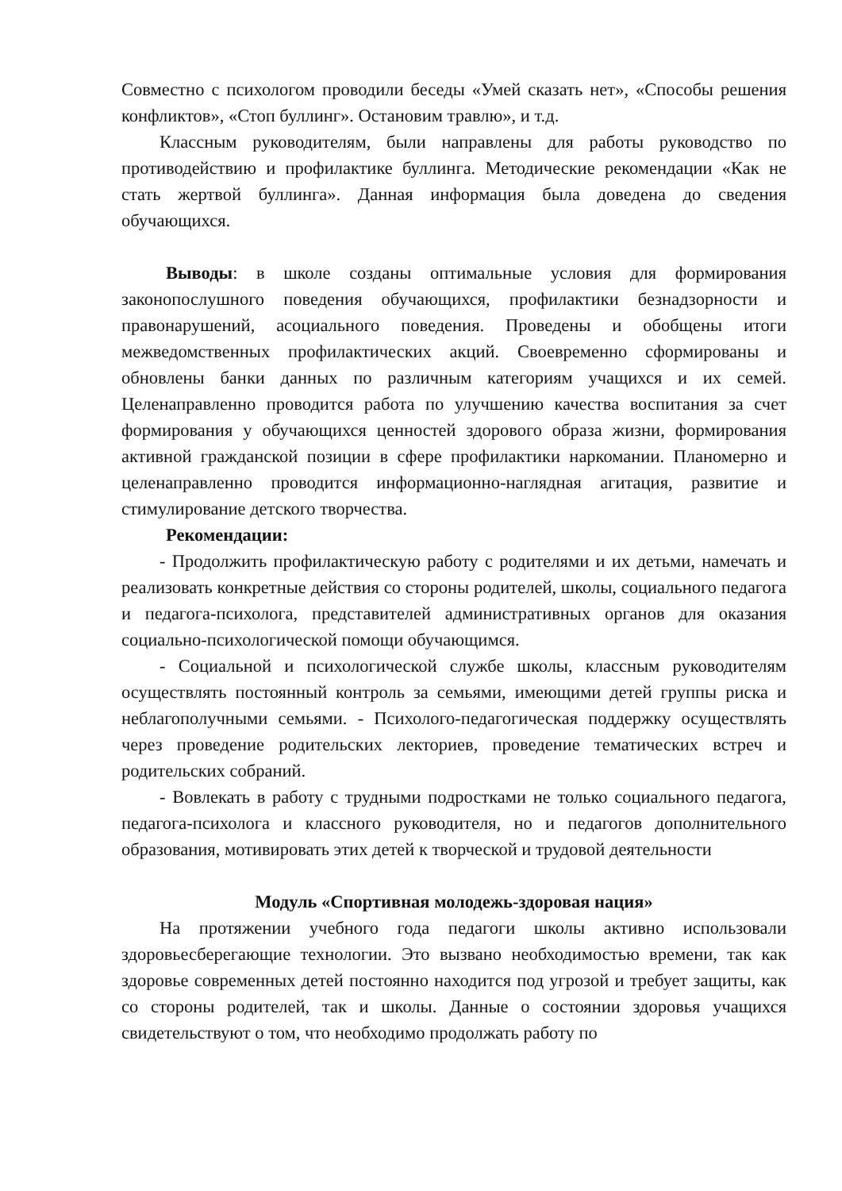Совместно с психологом проводили беседы «Умей сказать нет», «Способы решения конфликтов», «Стоп буллинг». Остановим травлю», и т.д.
Классным руководителям, были направлены для работы руководство по противодействию и профилактике буллинга. Методические рекомендации «Как не стать жертвой буллинга». Данная информация была доведена до сведения обучающихся.
Выводы: в школе созданы оптимальные условия для формирования законопослушного поведения обучающихся, профилактики безнадзорности и правонарушений, асоциального поведения. Проведены и обобщены итоги межведомственных профилактических акций. Своевременно сформированы и обновлены банки данных по различным категориям учащихся и их семей. Целенаправленно проводится работа по улучшению качества воспитания за счет формирования у обучающихся ценностей здорового образа жизни, формирования активной гражданской позиции в сфере профилактики наркомании. Планомерно и целенаправленно проводится информационно-наглядная агитация, развитие и стимулирование детского творчества.
Рекомендации:
- Продолжить профилактическую работу с родителями и их детьми, намечать и реализовать конкретные действия со стороны родителей, школы, социального педагога и педагога-психолога, представителей административных органов для оказания социально-психологической помощи обучающимся.
- Социальной и психологической службе школы, классным руководителям осуществлять постоянный контроль за семьями, имеющими детей группы риска и неблагополучными семьями. - Психолого-педагогическая поддержку осуществлять через проведение родительских лекториев, проведение тематических встреч и родительских собраний.
- Вовлекать в работу с трудными подростками не только социального педагога, педагога-психолога и классного руководителя, но и педагогов дополнительного образования, мотивировать этих детей к творческой и трудовой деятельности
Модуль «Спортивная молодежь-здоровая нация»
На протяжении учебного года педагоги школы активно использовали здоровьесберегающие технологии. Это вызвано необходимостью времени, так как здоровье современных детей постоянно находится под угрозой и требует защиты, как со стороны родителей, так и школы. Данные о состоянии здоровья учащихся свидетельствуют о том, что необходимо продолжать работу по